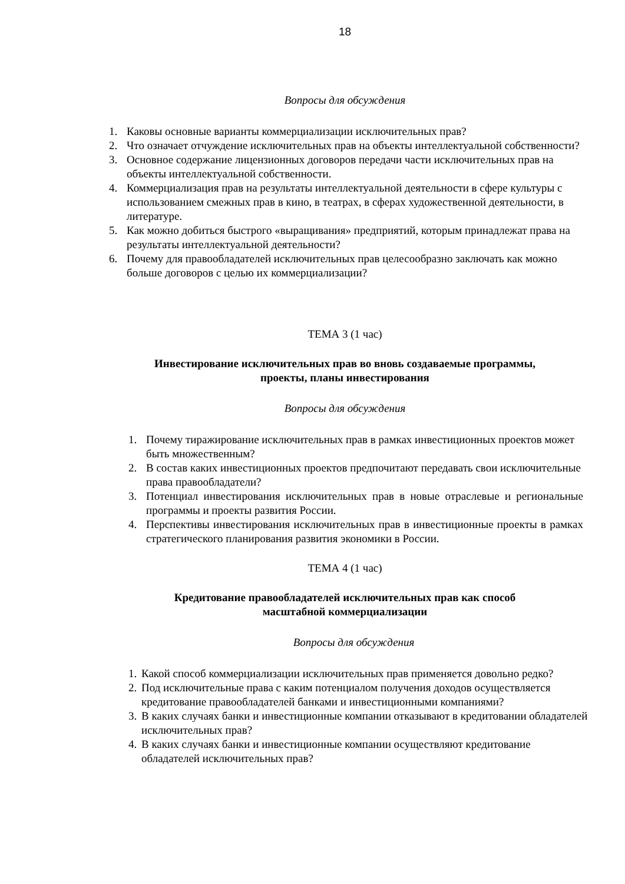18
Вопросы для обсуждения
1. Каковы основные варианты коммерциализации исключительных прав?
2. Что означает отчуждение исключительных прав на объекты интеллектуальной собственности?
3. Основное содержание лицензионных договоров передачи части исключительных прав на объекты интеллектуальной собственности.
4. Коммерциализация прав на результаты интеллектуальной деятельности в сфере культуры с использованием смежных прав в кино, в театрах, в сферах художественной деятельности, в литературе.
5. Как можно добиться быстрого «выращивания» предприятий, которым принадлежат права на результаты интеллектуальной деятельности?
6. Почему для правообладателей исключительных прав целесообразно заключать как можно больше договоров с целью их коммерциализации?
ТЕМА 3 (1 час)
Инвестирование исключительных прав во вновь создаваемые программы,
проекты, планы инвестирования
Вопросы для обсуждения
1. Почему тиражирование исключительных прав в рамках инвестиционных проектов может быть множественным?
2. В состав каких инвестиционных проектов предпочитают передавать свои исключительные права правообладатели?
3. Потенциал инвестирования исключительных прав в новые отраслевые и региональные программы и проекты развития России.
4. Перспективы инвестирования исключительных прав в инвестиционные проекты в рамках стратегического планирования развития экономики в России.
ТЕМА 4 (1 час)
Кредитование правообладателей исключительных прав как способ
масштабной коммерциализации
Вопросы для обсуждения
1. Какой способ коммерциализации исключительных прав применяется довольно редко?
2. Под исключительные права с каким потенциалом получения доходов осуществляется кредитование правообладателей банками и инвестиционными компаниями?
3. В каких случаях банки и инвестиционные компании отказывают в кредитовании обладателей исключительных прав?
4. В каких случаях банки и инвестиционные компании осуществляют кредитование обладателей исключительных прав?